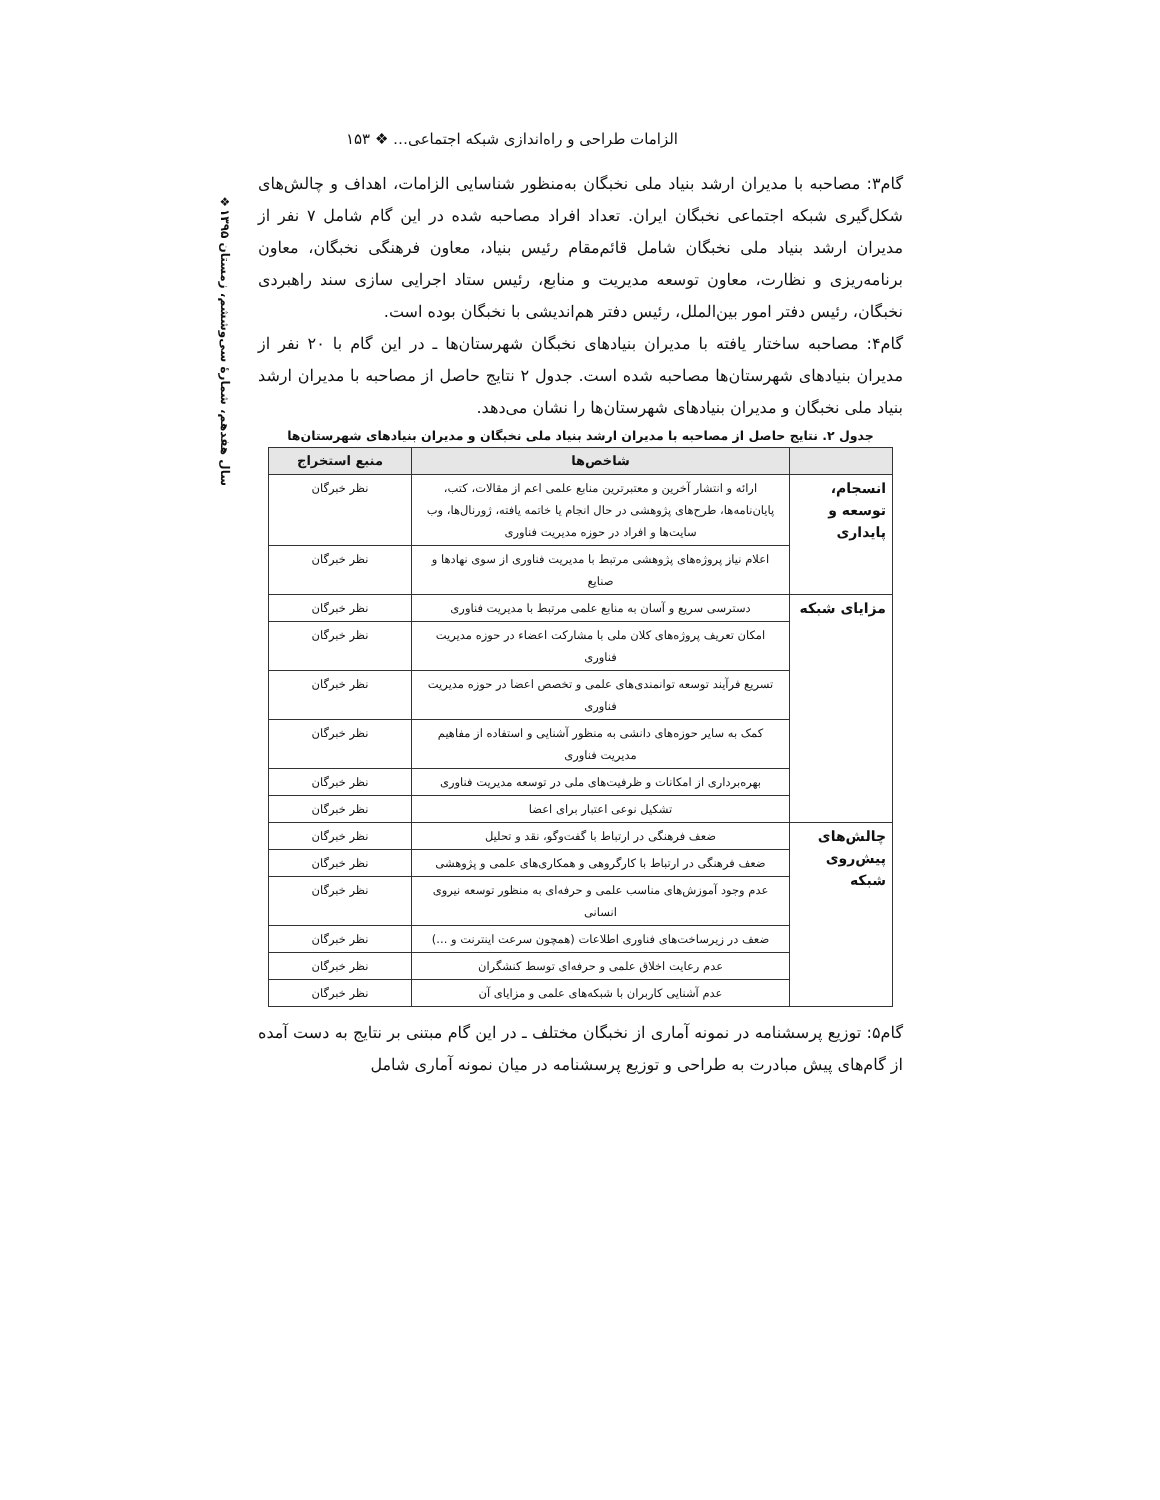❖سال هفدهم، شمارهٔ سی‌وششم، زمستان ۱۳۹۵
الزامات طراحی و راه‌اندازی شبکه اجتماعی… ❖ ۱۵۳
گام۳: مصاحبه با مدیران ارشد بنیاد ملی نخبگان به‌منظور شناسایی الزامات، اهداف و چالش‌های شکل‌گیری شبکه اجتماعی نخبگان ایران. تعداد افراد مصاحبه شده در این گام شامل ۷ نفر از مدیران ارشد بنیاد ملی نخبگان شامل قائم‌مقام رئیس بنیاد، معاون فرهنگی نخبگان، معاون برنامه‌ریزی و نظارت، معاون توسعه مدیریت و منابع، رئیس ستاد اجرایی سازی سند راهبردی نخبگان، رئیس دفتر امور بین‌الملل، رئیس دفتر هم‌اندیشی با نخبگان بوده است.
گام۴: مصاحبه ساختار یافته با مدیران بنیادهای نخبگان شهرستان‌ها ـ در این گام با ۲۰ نفر از مدیران بنیادهای شهرستان‌ها مصاحبه شده است. جدول ۲ نتایج حاصل از مصاحبه با مدیران ارشد بنیاد ملی نخبگان و مدیران بنیادهای شهرستان‌ها را نشان می‌دهد.
جدول ۲. نتایج حاصل از مصاحبه با مدیران ارشد بنیاد ملی نخبگان و مدیران بنیادهای شهرستان‌ها
| | شاخص‌ها | منبع استخراج |
| --- | --- | --- |
| انسجام، توسعه و پایداری | ارائه و انتشار آخرین و معتبرترین منابع علمی اعم از مقالات، کتب، پایان‌نامه‌ها، طرح‌های پژوهشی در حال انجام یا خاتمه یافته، ژورنال‌ها، وب سایت‌ها و افراد در حوزه مدیریت فناوری | نظر خبرگان |
| | اعلام نیاز پروژه‌های پژوهشی مرتبط با مدیریت فناوری از سوی نهادها و صنایع | نظر خبرگان |
| مزایای شبکه | دسترسی سریع و آسان به منابع علمی مرتبط با مدیریت فناوری | نظر خبرگان |
| | امکان تعریف پروژه‌های کلان ملی با مشارکت اعضاء در حوزه مدیریت فناوری | نظر خبرگان |
| | تسریع فرآیند توسعه توانمندی‌های علمی و تخصص اعضا در حوزه مدیریت فناوری | نظر خبرگان |
| | کمک به سایر حوزه‌های دانشی به منظور آشنایی و استفاده از مفاهیم مدیریت فناوری | نظر خبرگان |
| | بهره‌برداری از امکانات و ظرفیت‌های ملی در توسعه مدیریت فناوری | نظر خبرگان |
| | تشکیل نوعی اعتبار برای اعضا | نظر خبرگان |
| چالش‌های پیش‌روی شبکه | ضعف فرهنگی در ارتباط با گفت‌وگو، نقد و تحلیل | نظر خبرگان |
| | ضعف فرهنگی در ارتباط با کارگروهی و همکاری‌های علمی و پژوهشی | نظر خبرگان |
| | عدم وجود آموزش‌های مناسب علمی و حرفه‌ای به منظور توسعه نیروی انسانی | نظر خبرگان |
| | ضعف در زیرساخت‌های فناوری اطلاعات (همچون سرعت اینترنت و ...) | نظر خبرگان |
| | عدم رعایت اخلاق علمی و حرفه‌ای توسط کنشگران | نظر خبرگان |
| | عدم آشنایی کاربران با شبکه‌های علمی و مزایای آن | نظر خبرگان |
گام۵: توزیع پرسشنامه در نمونه آماری از نخبگان مختلف ـ در این گام مبتنی بر نتایج به دست آمده از گام‌های پیش مبادرت به طراحی و توزیع پرسشنامه در میان نمونه آماری شامل